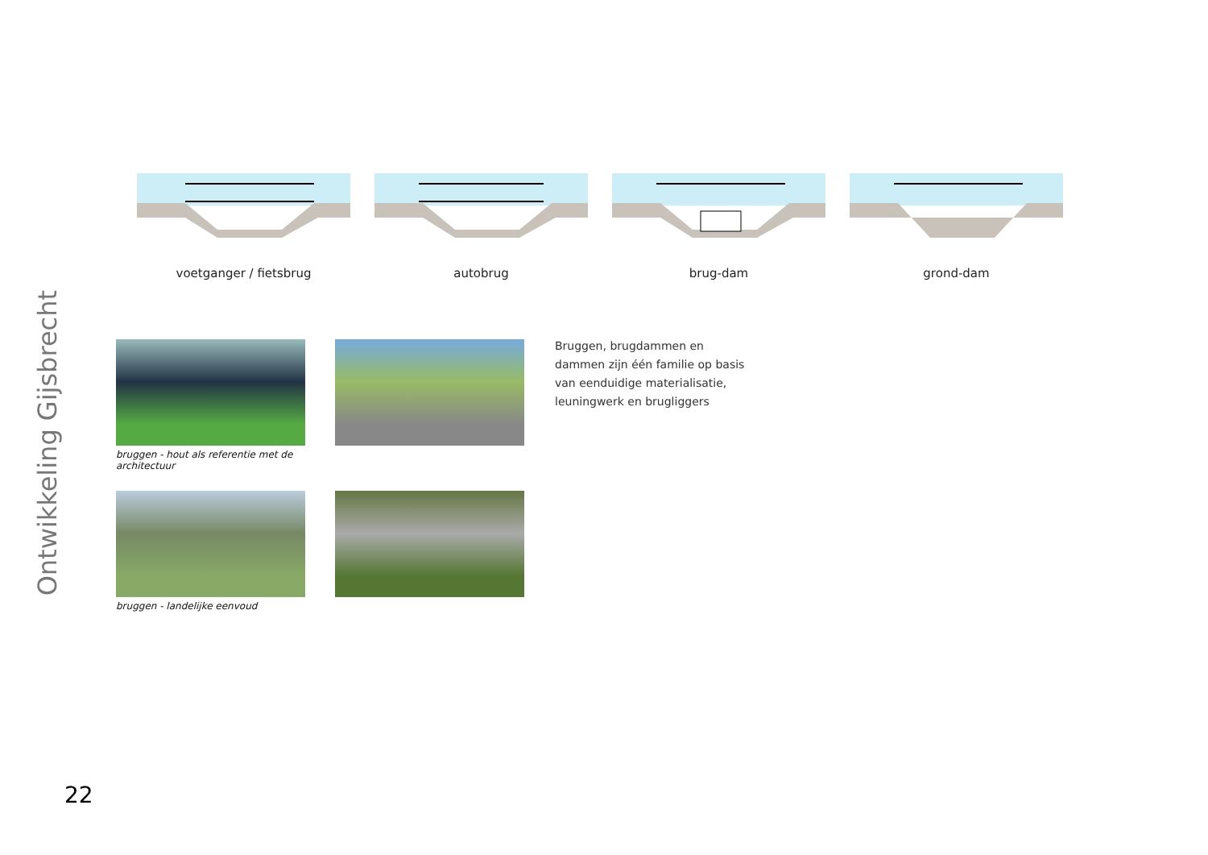Ontwikkeling Gijsbrecht
voetganger / fietsbrug autobrug brug-dam grond-dam
bruggen - hout als referentie met de architectuur
bruggen - landelijke eenvoud
Bruggen, brugdammen en dammen zijn één familie op basis van eenduidige materialisatie, leuningwerk en brugliggers
22